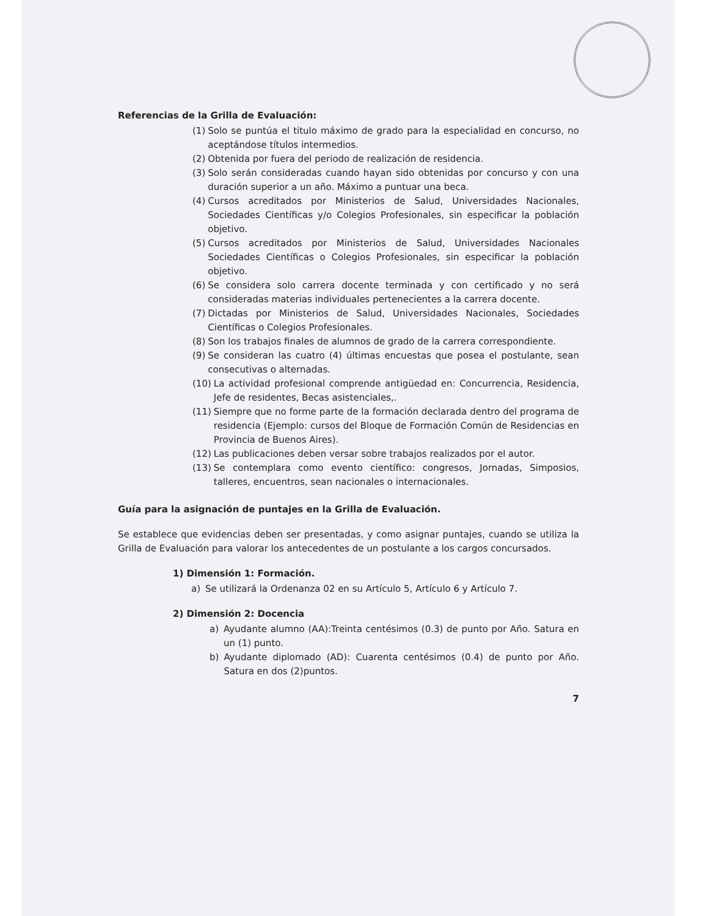Referencias de la Grilla de Evaluación:
(1) Solo se puntúa el titulo máximo de grado para la especialidad en concurso, no aceptándose títulos intermedios.
(2) Obtenida por fuera del periodo de realización de residencia.
(3) Solo serán consideradas cuando hayan sido obtenidas por concurso y con una duración superior a un año. Máximo a puntuar una beca.
(4) Cursos acreditados por Ministerios de Salud, Universidades Nacionales, Sociedades Científicas y/o Colegios Profesionales, sin especificar la población objetivo.
(5) Cursos acreditados por Ministerios de Salud, Universidades Nacionales Sociedades Científicas o Colegios Profesionales, sin especificar la población objetivo.
(6) Se considera solo carrera docente terminada y con certificado y no será consideradas materias individuales pertenecientes a la carrera docente.
(7) Dictadas por Ministerios de Salud, Universidades Nacionales, Sociedades Científicas o Colegios Profesionales.
(8) Son los trabajos finales de alumnos de grado de la carrera correspondiente.
(9) Se consideran las cuatro (4) últimas encuestas que posea el postulante, sean consecutivas o alternadas.
(10) La actividad profesional comprende antigüedad en: Concurrencia, Residencia, Jefe de residentes, Becas asistenciales,.
(11) Siempre que no forme parte de la formación declarada dentro del programa de residencia (Ejemplo: cursos del Bloque de Formación Común de Residencias en Provincia de Buenos Aires).
(12) Las publicaciones deben versar sobre trabajos realizados por el autor.
(13) Se contemplara como evento científico: congresos, Jornadas, Simposios, talleres, encuentros, sean nacionales o internacionales.
Guía para la asignación de puntajes en la Grilla de Evaluación.
Se establece que evidencias deben ser presentadas, y como asignar puntajes, cuando se utiliza la Grilla de Evaluación para valorar los antecedentes de un postulante a los cargos concursados.
1) Dimensión 1: Formación.
a) Se utilizará la Ordenanza 02 en su Artículo 5, Artículo 6 y Artículo 7.
2) Dimensión 2: Docencia
a) Ayudante alumno (AA):Treinta centésimos (0.3) de punto por Año. Satura en un (1) punto.
b) Ayudante diplomado (AD): Cuarenta centésimos (0.4) de punto por Año. Satura en dos (2)puntos.
7